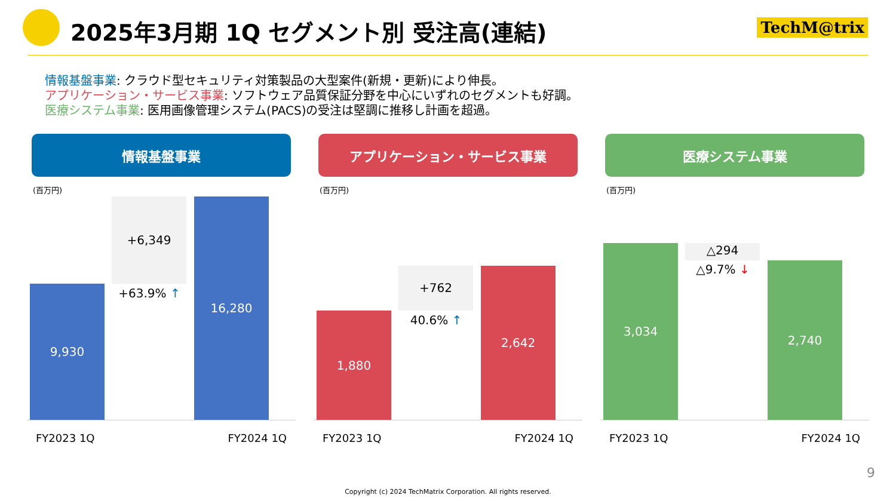2025年3月期 1Q セグメント別 受注高(連結)
TechM@trix
情報基盤事業: クラウド型セキュリティ対策製品の大型案件(新規・更新)により伸長。
アプリケーション・サービス事業: ソフトウェア品質保証分野を中心にいずれのセグメントも好調。
医療システム事業: 医用画像管理システム(PACS)の受注は堅調に推移し計画を超過。
情報基盤事業
(百万円)
9,930
+6,349
+63.9% ↑
16,280
FY2023 1Q FY2024 1Q
アプリケーション・サービス事業
(百万円)
1,880
+762
40.6% ↑
2,642
FY2023 1Q FY2024 1Q
医療システム事業
(百万円)
3,034
△294
△9.7% ↓
2,740
FY2023 1Q FY2024 1Q
9
Copyright (c) 2024 TechMatrix Corporation. All rights reserved.